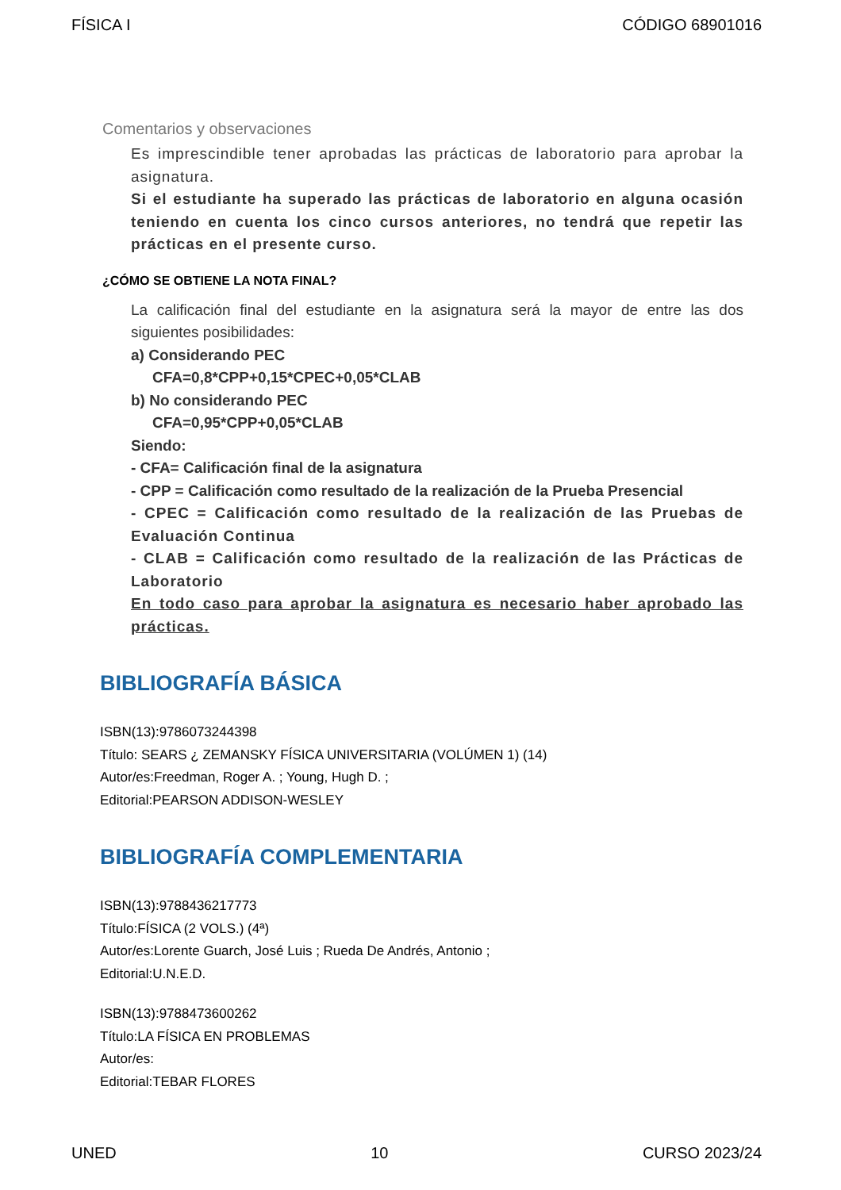FÍSICA I CÓDIGO 68901016
Comentarios y observaciones
Es imprescindible tener aprobadas las prácticas de laboratorio para aprobar la asignatura.
Si el estudiante ha superado las prácticas de laboratorio en alguna ocasión teniendo en cuenta los cinco cursos anteriores, no tendrá que repetir las prácticas en el presente curso.
¿CÓMO SE OBTIENE LA NOTA FINAL?
La calificación final del estudiante en la asignatura será la mayor de entre las dos siguientes posibilidades:
a) Considerando PEC
CFA=0,8*CPP+0,15*CPEC+0,05*CLAB
b) No considerando PEC
CFA=0,95*CPP+0,05*CLAB
Siendo:
- CFA= Calificación final de la asignatura
- CPP = Calificación como resultado de la realización de la Prueba Presencial
- CPEC = Calificación como resultado de la realización de las Pruebas de Evaluación Continua
- CLAB = Calificación como resultado de la realización de las Prácticas de Laboratorio
En todo caso para aprobar la asignatura es necesario haber aprobado las prácticas.
BIBLIOGRAFÍA BÁSICA
ISBN(13):9786073244398
Título: SEARS ¿ ZEMANSKY FÍSICA UNIVERSITARIA (VOLÚMEN 1) (14)
Autor/es:Freedman, Roger A. ; Young, Hugh D. ;
Editorial:PEARSON ADDISON-WESLEY
BIBLIOGRAFÍA COMPLEMENTARIA
ISBN(13):9788436217773
Título:FÍSICA (2 VOLS.) (4ª)
Autor/es:Lorente Guarch, José Luis ; Rueda De Andrés, Antonio ;
Editorial:U.N.E.D.
ISBN(13):9788473600262
Título:LA FÍSICA EN PROBLEMAS
Autor/es:
Editorial:TEBAR FLORES
UNED 10 CURSO 2023/24